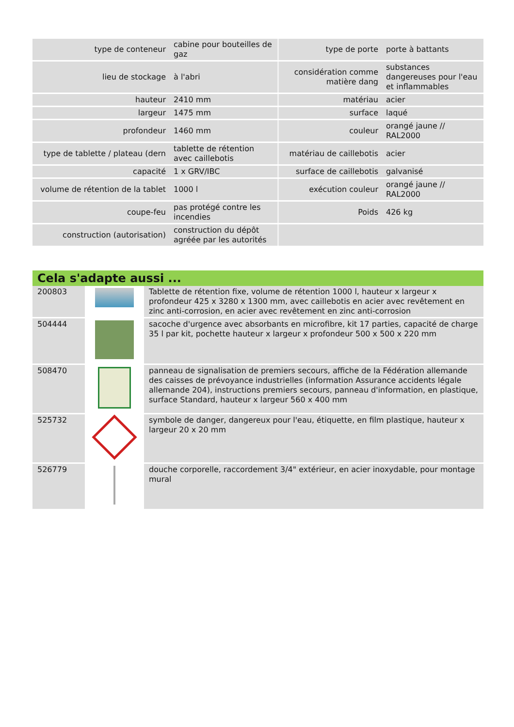| type de conteneur | cabine pour bouteilles de gaz | type de porte | porte à battants |
| lieu de stockage | à l'abri | considération comme matière dang | substances dangereuses pour l'eau et inflammables |
| hauteur | 2410 mm | matériau | acier |
| largeur | 1475 mm | surface | laqué |
| profondeur | 1460 mm | couleur | orangé jaune // RAL2000 |
| type de tablette / plateau (dern | tablette de rétention avec caillebotis | matériau de caillebotis | acier |
| capacité | 1 x GRV/IBC | surface de caillebotis | galvanisé |
| volume de rétention de la tablet | 1000 l | exécution couleur | orangé jaune // RAL2000 |
| coupe-feu | pas protégé contre les incendies | Poids | 426 kg |
| construction (autorisation) | construction du dépôt agréée par les autorités | | |
Cela s'adapte aussi ...
| 200803 | | Tablette de rétention fixe, volume de rétention 1000 l, hauteur x largeur x profondeur 425 x 3280 x 1300 mm, avec caillebotis en acier avec revêtement en zinc anti-corrosion, en acier avec revêtement en zinc anti-corrosion |
| 504444 | | sacoche d'urgence avec absorbants en microfibre, kit 17 parties, capacité de charge 35 l par kit, pochette hauteur x largeur x profondeur 500 x 500 x 220 mm |
| 508470 | | panneau de signalisation de premiers secours, affiche de la Fédération allemande des caisses de prévoyance industrielles (information Assurance accidents légale allemande 204), instructions premiers secours, panneau d'information, en plastique, surface Standard, hauteur x largeur 560 x 400 mm |
| 525732 | | symbole de danger, dangereux pour l'eau, étiquette, en film plastique, hauteur x largeur 20 x 20 mm |
| 526779 | | douche corporelle, raccordement 3/4" extérieur, en acier inoxydable, pour montage mural |